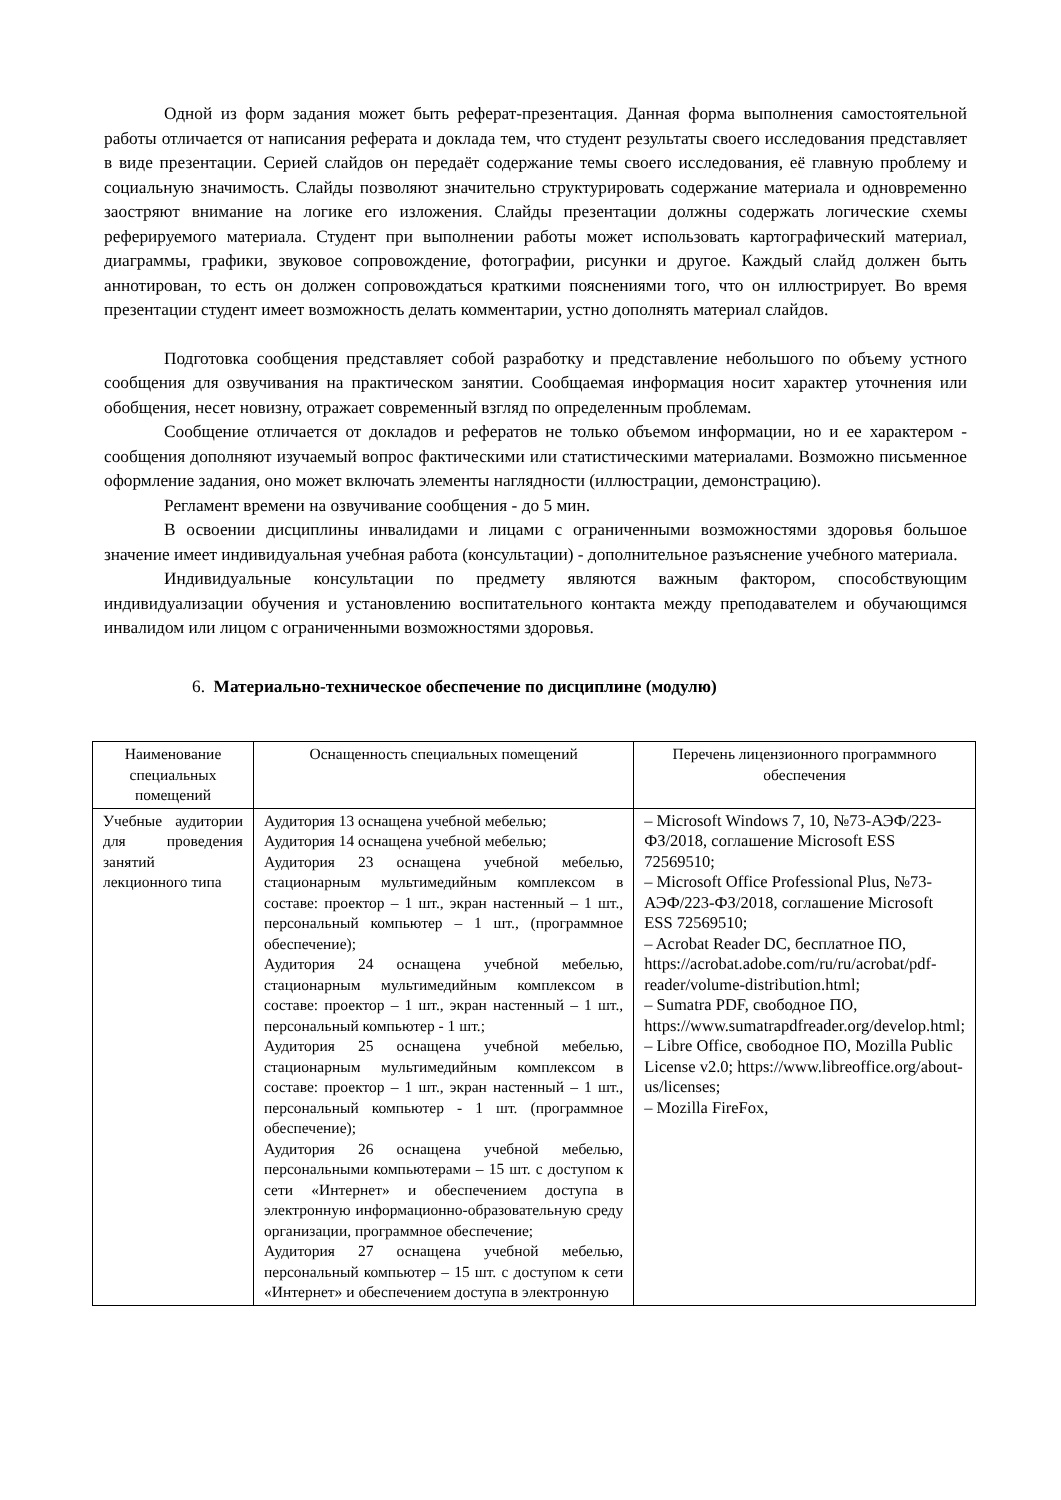Одной из форм задания может быть реферат-презентация. Данная форма выполнения самостоятельной работы отличается от написания реферата и доклада тем, что студент результаты своего исследования представляет в виде презентации. Серией слайдов он передаёт содержание темы своего исследования, её главную проблему и социальную значимость. Слайды позволяют значительно структурировать содержание материала и одновременно заостряют внимание на логике его изложения. Слайды презентации должны содержать логические схемы реферируемого материала. Студент при выполнении работы может использовать картографический материал, диаграммы, графики, звуковое сопровождение, фотографии, рисунки и другое. Каждый слайд должен быть аннотирован, то есть он должен сопровождаться краткими пояснениями того, что он иллюстрирует. Во время презентации студент имеет возможность делать комментарии, устно дополнять материал слайдов.
Подготовка сообщения представляет собой разработку и представление небольшого по объему устного сообщения для озвучивания на практическом занятии. Сообщаемая информация носит характер уточнения или обобщения, несет новизну, отражает современный взгляд по определенным проблемам.
Сообщение отличается от докладов и рефератов не только объемом информации, но и ее характером - сообщения дополняют изучаемый вопрос фактическими или статистическими материалами. Возможно письменное оформление задания, оно может включать элементы наглядности (иллюстрации, демонстрацию).
Регламент времени на озвучивание сообщения - до 5 мин.
В освоении дисциплины инвалидами и лицами с ограниченными возможностями здоровья большое значение имеет индивидуальная учебная работа (консультации) - дополнительное разъяснение учебного материала.
Индивидуальные консультации по предмету являются важным фактором, способствующим индивидуализации обучения и установлению воспитательного контакта между преподавателем и обучающимся инвалидом или лицом с ограниченными возможностями здоровья.
6. Материально-техническое обеспечение по дисциплине (модулю)
| Наименование специальных помещений | Оснащенность специальных помещений | Перечень лицензионного программного обеспечения |
| --- | --- | --- |
| Учебные аудитории для проведения занятий лекционного типа | Аудитория 13 оснащена учебной мебелью; Аудитория 14 оснащена учебной мебелью; Аудитория 23 оснащена учебной мебелью, стационарным мультимедийным комплексом в составе: проектор – 1 шт., экран настенный – 1 шт., персональный компьютер – 1 шт., (программное обеспечение); Аудитория 24 оснащена учебной мебелью, стационарным мультимедийным комплексом в составе: проектор – 1 шт., экран настенный – 1 шт., персональный компьютер - 1 шт.; Аудитория 25 оснащена учебной мебелью, стационарным мультимедийным комплексом в составе: проектор – 1 шт., экран настенный – 1 шт., персональный компьютер - 1 шт. (программное обеспечение); Аудитория 26 оснащена учебной мебелью, персональными компьютерами – 15 шт. с доступом к сети «Интернет» и обеспечением доступа в электронную информационно-образовательную среду организации, программное обеспечение; Аудитория 27 оснащена учебной мебелью, персональный компьютер – 15 шт. с доступом к сети «Интернет» и обеспечением доступа в электронную | – Microsoft Windows 7, 10, №73-АЭФ/223-ФЗ/2018, соглашение Microsoft ESS 72569510; – Microsoft Office Professional Plus, №73-АЭФ/223-ФЗ/2018, соглашение Microsoft ESS 72569510; – Acrobat Reader DC, бесплатное ПО, https://acrobat.adobe.com/ru/ru/acrobat/pdf-reader/volume-distribution.html; – Sumatra PDF, свободное ПО, https://www.sumatrapdfreader.org/develop.html; – Libre Office, свободное ПО, Mozilla Public License v2.0; https://www.libreoffice.org/about-us/licenses; – Mozilla FireFox, |